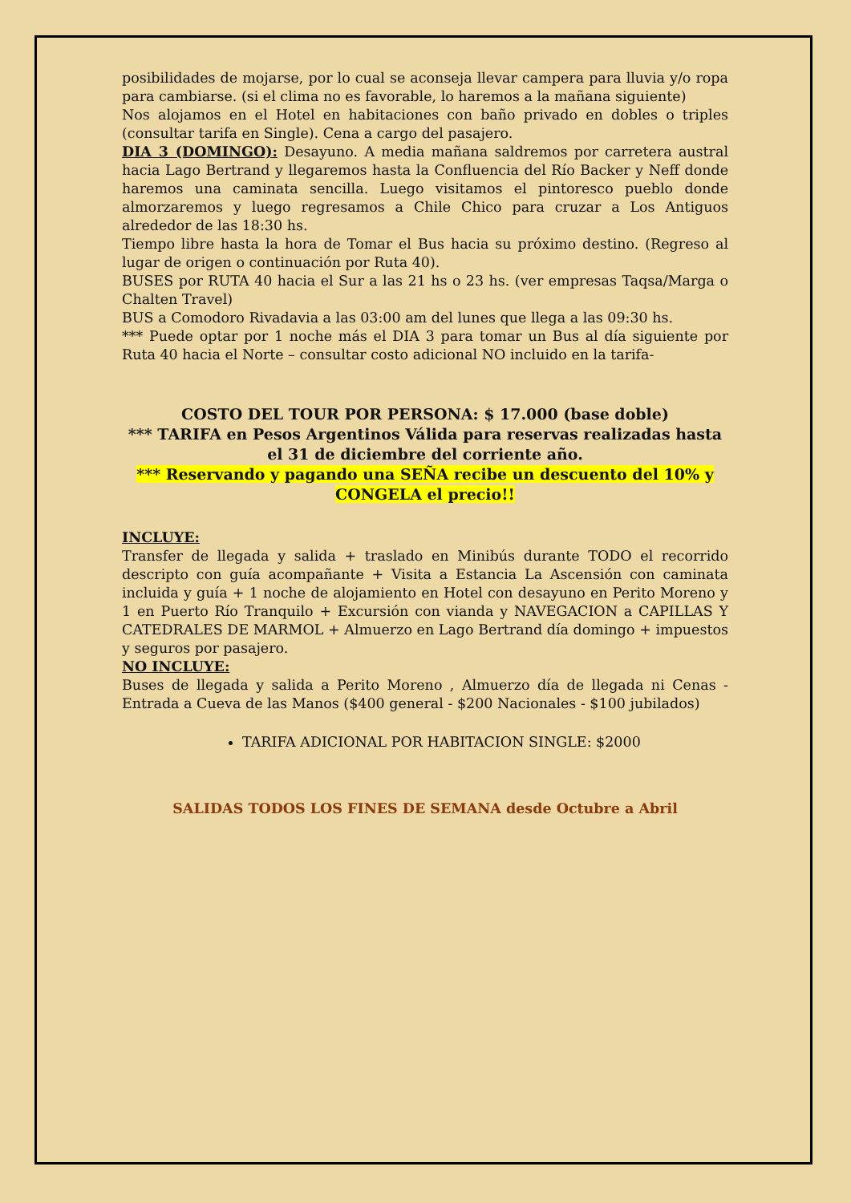posibilidades de mojarse, por lo cual se aconseja llevar campera para lluvia y/o ropa para cambiarse. (si el clima no es favorable, lo haremos a la mañana siguiente)
Nos alojamos en el Hotel en habitaciones con baño privado en dobles o triples (consultar tarifa en Single). Cena a cargo del pasajero.
DIA 3 (DOMINGO): Desayuno. A media mañana saldremos por carretera austral hacia Lago Bertrand y llegaremos hasta la Confluencia del Río Backer y Neff donde haremos una caminata sencilla. Luego visitamos el pintoresco pueblo donde almorzaremos y luego regresamos a Chile Chico para cruzar a Los Antiguos alrededor de las 18:30 hs.
Tiempo libre hasta la hora de Tomar el Bus hacia su próximo destino. (Regreso al lugar de origen o continuación por Ruta 40).
BUSES por RUTA 40 hacia el Sur a las 21 hs o 23 hs. (ver empresas Taqsa/Marga o Chalten Travel)
BUS a Comodoro Rivadavia a las 03:00 am del lunes que llega a las 09:30 hs.
*** Puede optar por 1 noche más el DIA 3 para tomar un Bus al día siguiente por Ruta 40 hacia el Norte – consultar costo adicional NO incluido en la tarifa-
COSTO DEL TOUR POR PERSONA: $ 17.000 (base doble)
*** TARIFA en Pesos Argentinos Válida para reservas realizadas hasta el 31 de diciembre del corriente año.
*** Reservando y pagando una SEÑA recibe un descuento del 10% y CONGELA el precio!!
INCLUYE:
Transfer de llegada y salida + traslado en Minibús durante TODO el recorrido descripto con guía acompañante + Visita a Estancia La Ascensión con caminata incluida y guía + 1 noche de alojamiento en Hotel con desayuno en Perito Moreno y 1 en Puerto Río Tranquilo + Excursión con vianda y NAVEGACION a CAPILLAS Y CATEDRALES DE MARMOL + Almuerzo en Lago Bertrand día domingo + impuestos y seguros por pasajero.
NO INCLUYE:
Buses de llegada y salida a Perito Moreno , Almuerzo día de llegada ni Cenas - Entrada a Cueva de las Manos ($400 general - $200 Nacionales - $100 jubilados)
TARIFA ADICIONAL POR HABITACION SINGLE: $2000
SALIDAS TODOS LOS FINES DE SEMANA desde Octubre a Abril